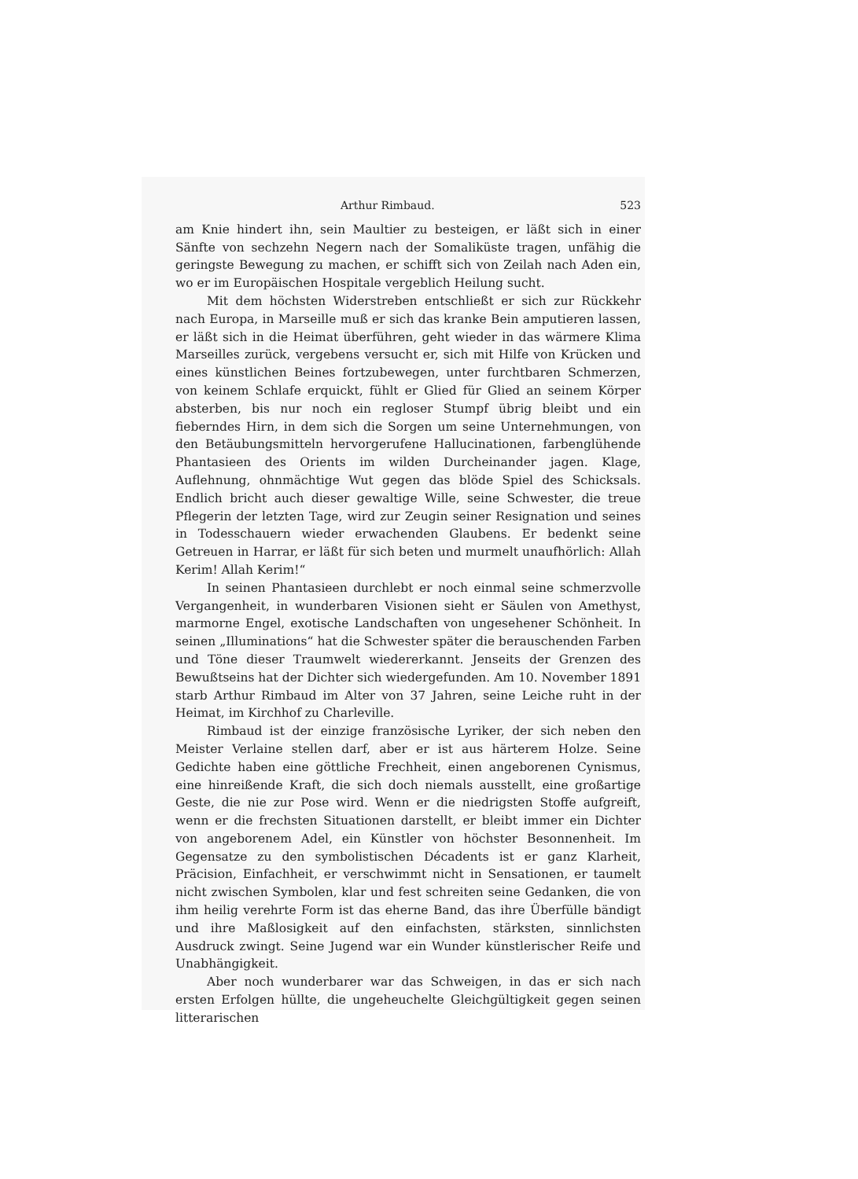Arthur Rimbaud. 523
am Knie hindert ihn, sein Maultier zu besteigen, er läßt sich in einer Sänfte von sechzehn Negern nach der Somaliküste tragen, unfähig die geringste Bewegung zu machen, er schifft sich von Zeilah nach Aden ein, wo er im Europäischen Hospitale vergeblich Heilung sucht.
Mit dem höchsten Widerstreben entschließt er sich zur Rückkehr nach Europa, in Marseille muß er sich das kranke Bein amputieren lassen, er läßt sich in die Heimat überführen, geht wieder in das wärmere Klima Marseilles zurück, vergebens versucht er, sich mit Hilfe von Krücken und eines künstlichen Beines fortzubewegen, unter furchtbaren Schmerzen, von keinem Schlafe erquickt, fühlt er Glied für Glied an seinem Körper absterben, bis nur noch ein regloser Stumpf übrig bleibt und ein fieberndes Hirn, in dem sich die Sorgen um seine Unternehmungen, von den Betäubungsmitteln hervorgerufene Hallucinationen, farbenglühende Phantasieen des Orients im wilden Durcheinander jagen. Klage, Auflehnung, ohnmächtige Wut gegen das blöde Spiel des Schicksals. Endlich bricht auch dieser gewaltige Wille, seine Schwester, die treue Pflegerin der letzten Tage, wird zur Zeugin seiner Resignation und seines in Todesschauern wieder erwachenden Glaubens. Er bedenkt seine Getreuen in Harrar, er läßt für sich beten und murmelt unaufhörlich: Allah Kerim! Allah Kerim!“
In seinen Phantasieen durchlebt er noch einmal seine schmerzvolle Vergangenheit, in wunderbaren Visionen sieht er Säulen von Amethyst, marmorne Engel, exotische Landschaften von ungesehener Schönheit. In seinen „Illuminations“ hat die Schwester später die berauschenden Farben und Töne dieser Traumwelt wiedererkannt. Jenseits der Grenzen des Bewußtseins hat der Dichter sich wiedergefunden. Am 10. November 1891 starb Arthur Rimbaud im Alter von 37 Jahren, seine Leiche ruht in der Heimat, im Kirchhof zu Charleville.
Rimbaud ist der einzige französische Lyriker, der sich neben den Meister Verlaine stellen darf, aber er ist aus härterem Holze. Seine Gedichte haben eine göttliche Frechheit, einen angeborenen Cynismus, eine hinreißende Kraft, die sich doch niemals ausstellt, eine großartige Geste, die nie zur Pose wird. Wenn er die niedrigsten Stoffe aufgreift, wenn er die frechsten Situationen darstellt, er bleibt immer ein Dichter von angeborenem Adel, ein Künstler von höchster Besonnenheit. Im Gegensatze zu den symbolistischen Décadents ist er ganz Klarheit, Präcision, Einfachheit, er verschwimmt nicht in Sensationen, er taumelt nicht zwischen Symbolen, klar und fest schreiten seine Gedanken, die von ihm heilig verehrte Form ist das eherne Band, das ihre Überfülle bändigt und ihre Maßlosigkeit auf den einfachsten, stärksten, sinnlichsten Ausdruck zwingt. Seine Jugend war ein Wunder künstlerischer Reife und Unabhängigkeit.
Aber noch wunderbarer war das Schweigen, in das er sich nach ersten Erfolgen hüllte, die ungeheuchelte Gleichgültigkeit gegen seinen litterarischen